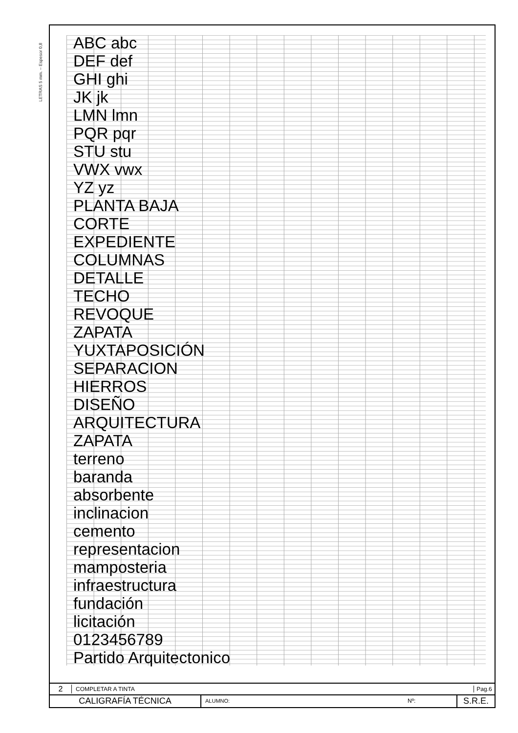LETRAS 5 mm. – Espesor 0,8
ABC abc
DEF def
GHI ghi
JK jk
LMN lmn
PQR pqr
STU stu
VWX vwx
YZ yz
PLANTA BAJA
CORTE
EXPEDIENTE
COLUMNAS
DETALLE
TECHO
REVOQUE
ZAPATA
YUXTAPOSICIÓN
SEPARACION
HIERROS
DISEÑO
ARQUITECTURA
ZAPATA
terreno
baranda
absorbente
inclinacion
cemento
representacion
mamposteria
infraestructura
fundación
licitación
0123456789
Partido Arquitectonico
2 COMPLETAR A TINTA Pag.6
CALIGRAFÍA TÉCNICA ALUMNO: Nº: S.R.E.